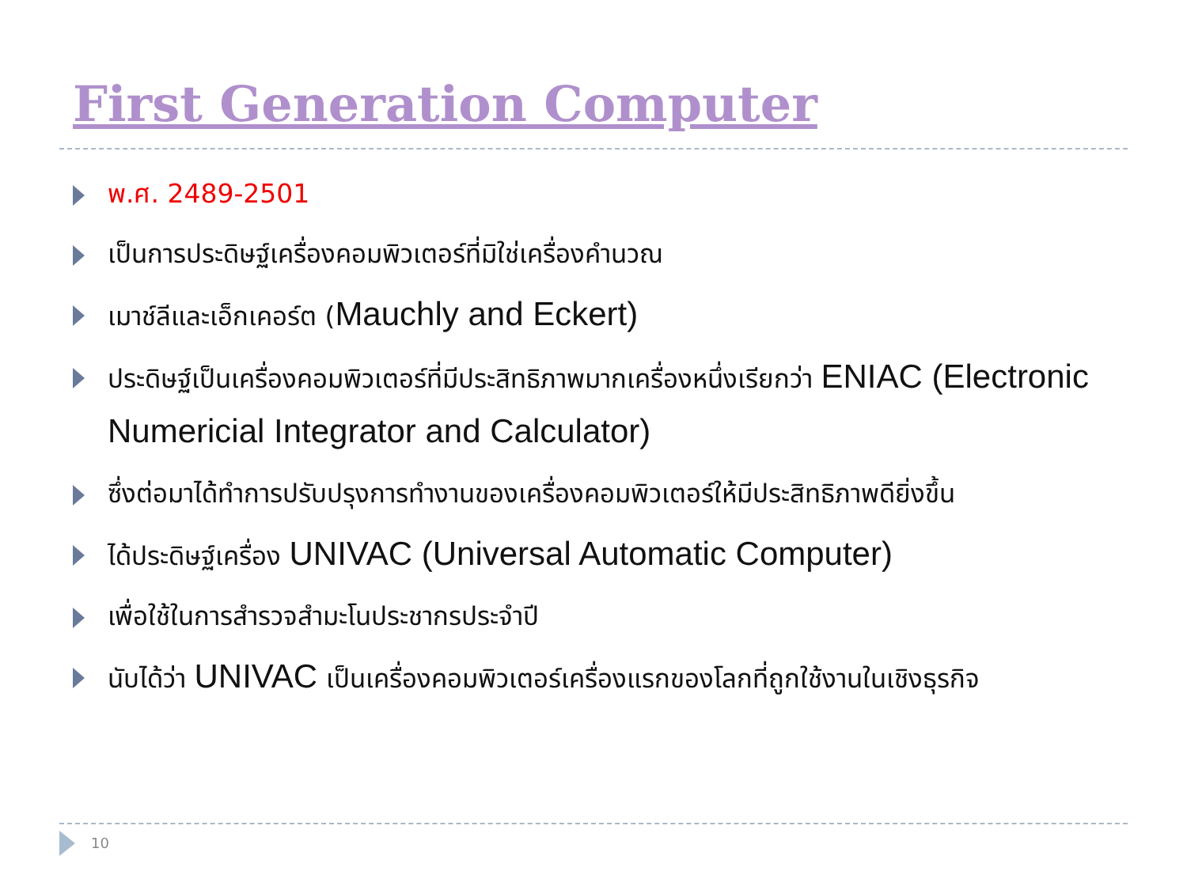First Generation Computer
พ.ศ. 2489-2501
เป็นการประดิษฐ์เครื่องคอมพิวเตอร์ที่มิใช่เครื่องคำนวณ
เมาช์ลีและเอ็กเคอร์ต (Mauchly and Eckert)
ประดิษฐ์เป็นเครื่องคอมพิวเตอร์ที่มีประสิทธิภาพมากเครื่องหนึ่งเรียกว่า ENIAC (Electronic Numericial Integrator and Calculator)
ซึ่งต่อมาได้ทำการปรับปรุงการทำงานของเครื่องคอมพิวเตอร์ให้มีประสิทธิภาพดียิ่งขึ้น
ได้ประดิษฐ์เครื่อง UNIVAC (Universal Automatic Computer)
เพื่อใช้ในการสำรวจสำมะโนประชากรประจำปี
นับได้ว่า UNIVAC เป็นเครื่องคอมพิวเตอร์เครื่องแรกของโลกที่ถูกใช้งานในเชิงธุรกิจ
10